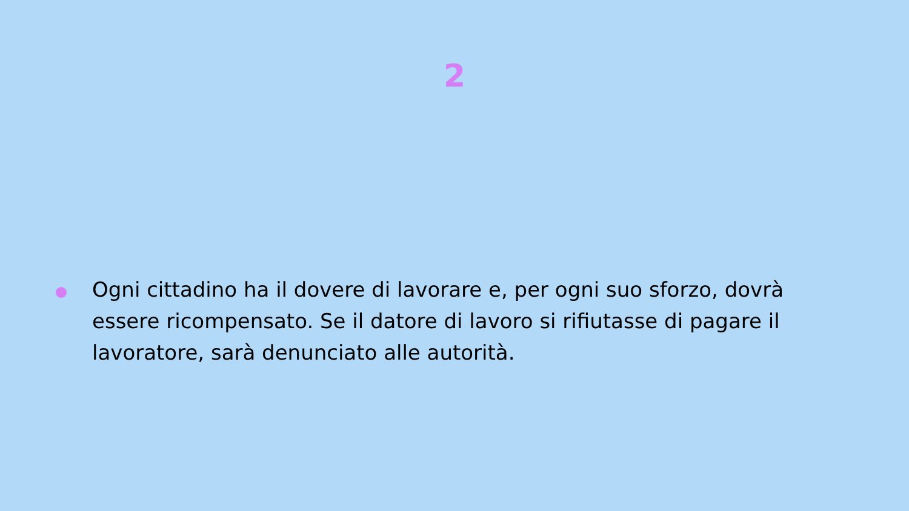2
Ogni cittadino ha il dovere di lavorare e, per ogni suo sforzo, dovrà essere ricompensato. Se il datore di lavoro si rifiutasse di pagare il lavoratore, sarà denunciato alle autorità.